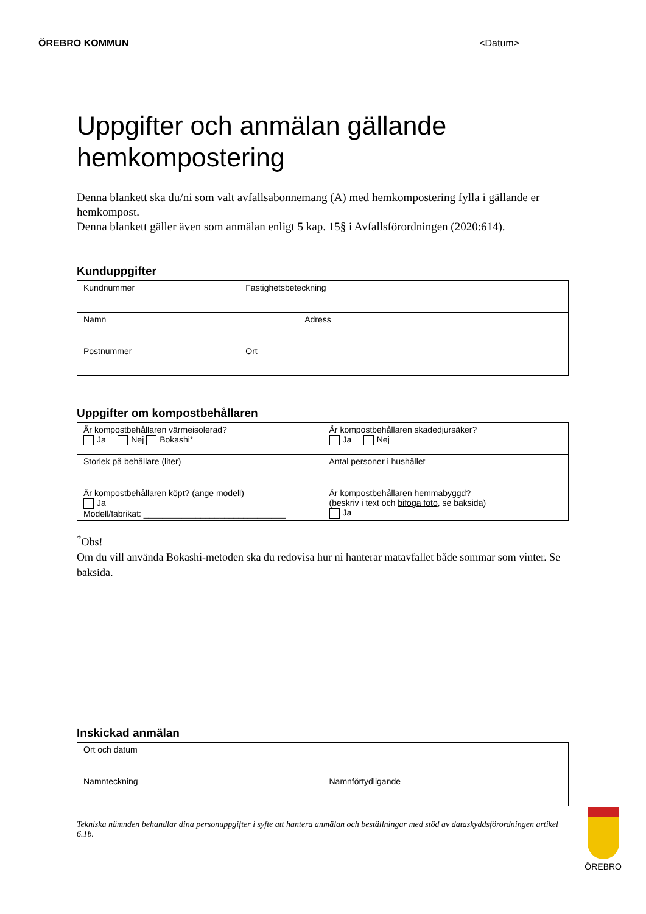ÖREBRO KOMMUN <Datum>
Uppgifter och anmälan gällande hemkompostering
Denna blankett ska du/ni som valt avfallsabonnemang (A) med hemkompostering fylla i gällande er hemkompost.
Denna blankett gäller även som anmälan enligt 5 kap. 15§ i Avfallsförordningen (2020:614).
Kunduppgifter
| Kundnummer | Fastighetsbeteckning | |
| Namn | | Adress |
| Postnummer | Ort | |
Uppgifter om kompostbehållaren
| Är kompostbehållaren värmeisolerad? Ja Nej Bokashi* | Är kompostbehållaren skadedjursäker? Ja Nej |
| Storlek på behållare (liter) | Antal personer i hushållet |
| Är kompostbehållaren köpt? (ange modell) Ja Modell/fabrikat: ______________________________ | Är kompostbehållaren hemmabyggd? (beskriv i text och bifoga foto , se baksida) Ja |
<sup>*</sup> Obs!
Om du vill använda Bokashi-metoden ska du redovisa hur ni hanterar matavfallet både sommar som vinter. Se baksida.
Inskickad anmälan
| Ort och datum | |
| Namnteckning | Namnförtydligande |
Tekniska nämnden behandlar dina personuppgifter i syfte att hantera anmälan och beställningar med stöd av dataskyddsförordningen artikel 6.1b.
ÖREBRO